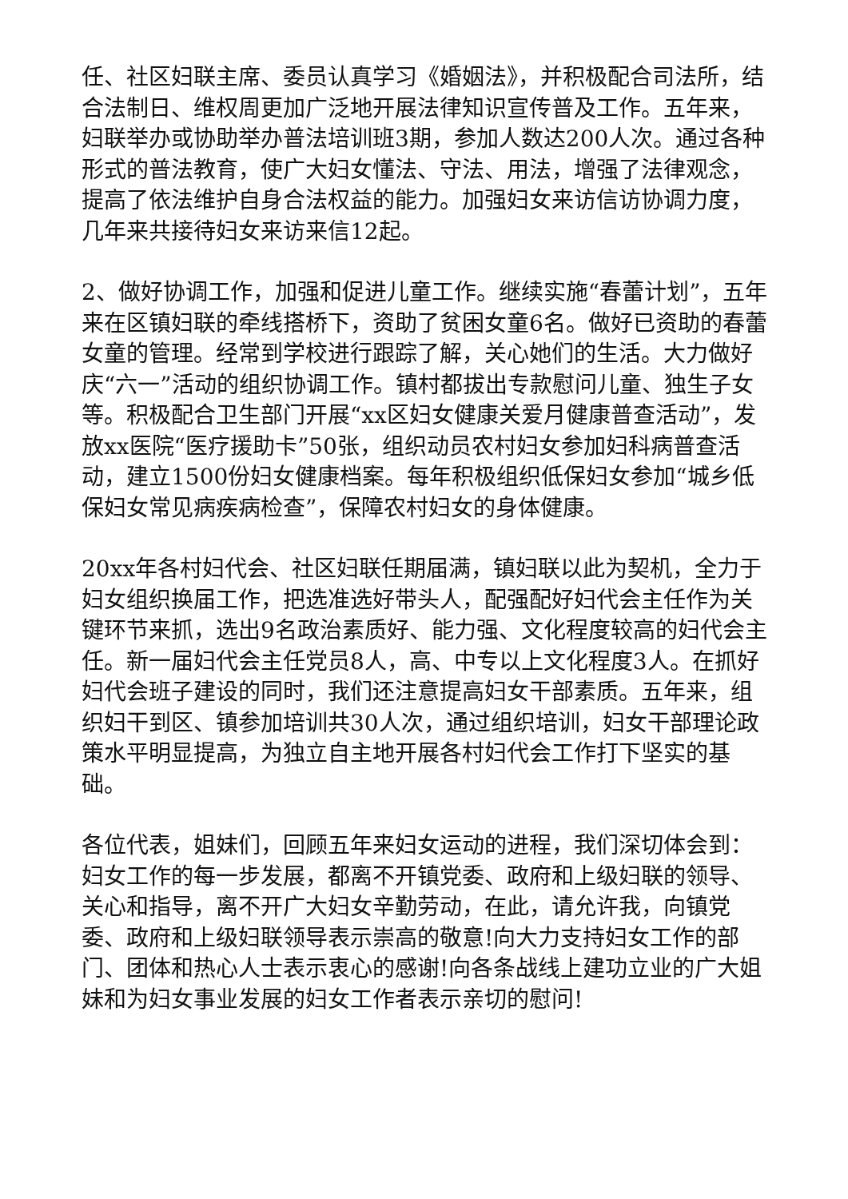任、社区妇联主席、委员认真学习《婚姻法》，并积极配合司法所，结合法制日、维权周更加广泛地开展法律知识宣传普及工作。五年来，妇联举办或协助举办普法培训班3期，参加人数达200人次。通过各种形式的普法教育，使广大妇女懂法、守法、用法，增强了法律观念，提高了依法维护自身合法权益的能力。加强妇女来访信访协调力度，几年来共接待妇女来访来信12起。
2、做好协调工作，加强和促进儿童工作。继续实施“春蕾计划”，五年来在区镇妇联的牵线搭桥下，资助了贫困女童6名。做好已资助的春蕾女童的管理。经常到学校进行跟踪了解，关心她们的生活。大力做好庆“六一”活动的组织协调工作。镇村都拔出专款慰问儿童、独生子女等。积极配合卫生部门开展“xx区妇女健康关爱月健康普查活动”，发放xx医院“医疗援助卡”50张，组织动员农村妇女参加妇科病普查活动，建立1500份妇女健康档案。每年积极组织低保妇女参加“城乡低保妇女常见病疾病检查”，保障农村妇女的身体健康。
20xx年各村妇代会、社区妇联任期届满，镇妇联以此为契机，全力于妇女组织换届工作，把选准选好带头人，配强配好妇代会主任作为关键环节来抓，选出9名政治素质好、能力强、文化程度较高的妇代会主任。新一届妇代会主任党员8人，高、中专以上文化程度3人。在抓好妇代会班子建设的同时，我们还注意提高妇女干部素质。五年来，组织妇干到区、镇参加培训共30人次，通过组织培训，妇女干部理论政策水平明显提高，为独立自主地开展各村妇代会工作打下坚实的基础。
各位代表，姐妹们，回顾五年来妇女运动的进程，我们深切体会到：妇女工作的每一步发展，都离不开镇党委、政府和上级妇联的领导、关心和指导，离不开广大妇女辛勤劳动，在此，请允许我，向镇党委、政府和上级妇联领导表示崇高的敬意!向大力支持妇女工作的部门、团体和热心人士表示衷心的感谢!向各条战线上建功立业的广大姐妹和为妇女事业发展的妇女工作者表示亲切的慰问!